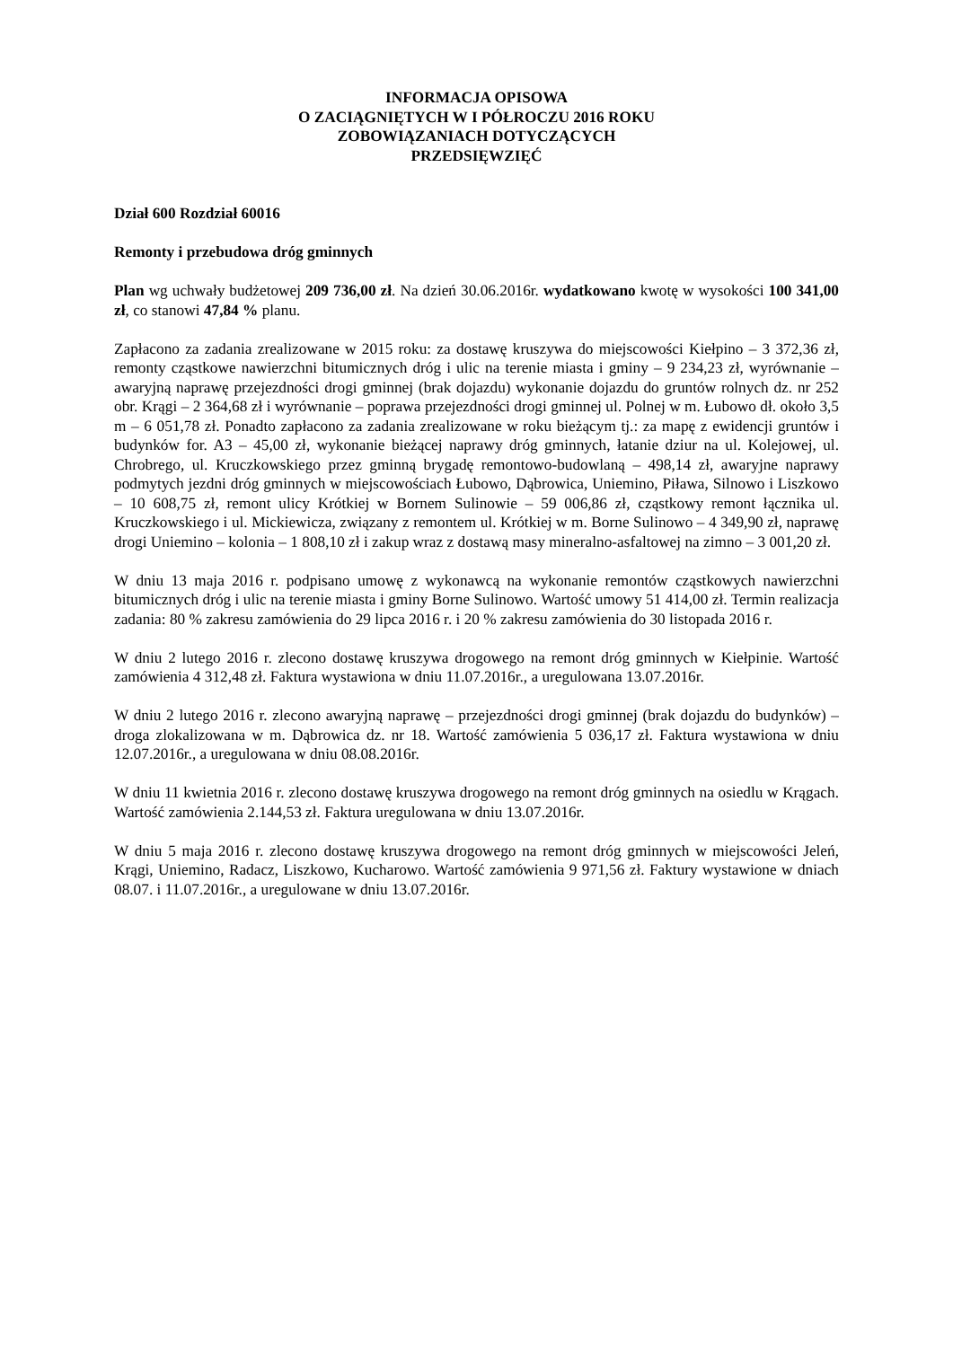INFORMACJA OPISOWA
O ZACIĄGNIĘTYCH W I PÓŁROCZU 2016 ROKU
ZOBOWIĄZANIACH DOTYCZĄCYCH
PRZEDSIĘWZIĘĆ
Dział 600 Rozdział 60016
Remonty i przebudowa dróg gminnych
Plan wg uchwały budżetowej 209 736,00 zł. Na dzień 30.06.2016r. wydatkowano kwotę w wysokości 100 341,00 zł, co stanowi 47,84 % planu.
Zapłacono za zadania zrealizowane w 2015 roku: za dostawę kruszywa do miejscowości Kiełpino – 3 372,36 zł, remonty cząstkowe nawierzchni bitumicznych dróg i ulic na terenie miasta i gminy – 9 234,23 zł, wyrównanie – awaryjną naprawę przejezdności drogi gminnej (brak dojazdu) wykonanie dojazdu do gruntów rolnych dz. nr 252 obr. Krągi – 2 364,68 zł i wyrównanie – poprawa przejezdności drogi gminnej ul. Polnej w m. Łubowo dł. około 3,5 m – 6 051,78 zł. Ponadto zapłacono za zadania zrealizowane w roku bieżącym tj.: za mapę z ewidencji gruntów i budynków for. A3 – 45,00 zł, wykonanie bieżącej naprawy dróg gminnych, łatanie dziur na ul. Kolejowej, ul. Chrobrego, ul. Kruczkowskiego przez gminną brygadę remontowo-budowlaną – 498,14 zł, awaryjne naprawy podmytych jezdni dróg gminnych w miejscowościach Łubowo, Dąbrowica, Uniemino, Piława, Silnowo i Liszkowo – 10 608,75 zł, remont ulicy Krótkiej w Bornem Sulinowie – 59 006,86 zł, cząstkowy remont łącznika ul. Kruczkowskiego i ul. Mickiewicza, związany z remontem ul. Krótkiej w m. Borne Sulinowo – 4 349,90 zł, naprawę drogi Uniemino – kolonia – 1 808,10 zł i zakup wraz z dostawą masy mineralno-asfaltowej na zimno – 3 001,20 zł.
W dniu 13 maja 2016 r. podpisano umowę z wykonawcą na wykonanie remontów cząstkowych nawierzchni bitumicznych dróg i ulic na terenie miasta i gminy Borne Sulinowo. Wartość umowy 51 414,00 zł. Termin realizacja zadania: 80 % zakresu zamówienia do 29 lipca 2016 r. i 20 % zakresu zamówienia do 30 listopada 2016 r.
W dniu 2 lutego 2016 r. zlecono dostawę kruszywa drogowego na remont dróg gminnych w Kiełpinie. Wartość zamówienia 4 312,48 zł. Faktura wystawiona w dniu 11.07.2016r., a uregulowana 13.07.2016r.
W dniu 2 lutego 2016 r. zlecono awaryjną naprawę – przejezdności drogi gminnej (brak dojazdu do budynków) – droga zlokalizowana w m. Dąbrowica dz. nr 18. Wartość zamówienia 5 036,17 zł. Faktura wystawiona w dniu 12.07.2016r., a uregulowana w dniu 08.08.2016r.
W dniu 11 kwietnia 2016 r. zlecono dostawę kruszywa drogowego na remont dróg gminnych na osiedlu w Krągach. Wartość zamówienia 2.144,53 zł. Faktura uregulowana w dniu 13.07.2016r.
W dniu 5 maja 2016 r. zlecono dostawę kruszywa drogowego na remont dróg gminnych w miejscowości Jeleń, Krągi, Uniemino, Radacz, Liszkowo, Kucharowo. Wartość zamówienia 9 971,56 zł. Faktury wystawione w dniach 08.07. i 11.07.2016r., a uregulowane w dniu 13.07.2016r.